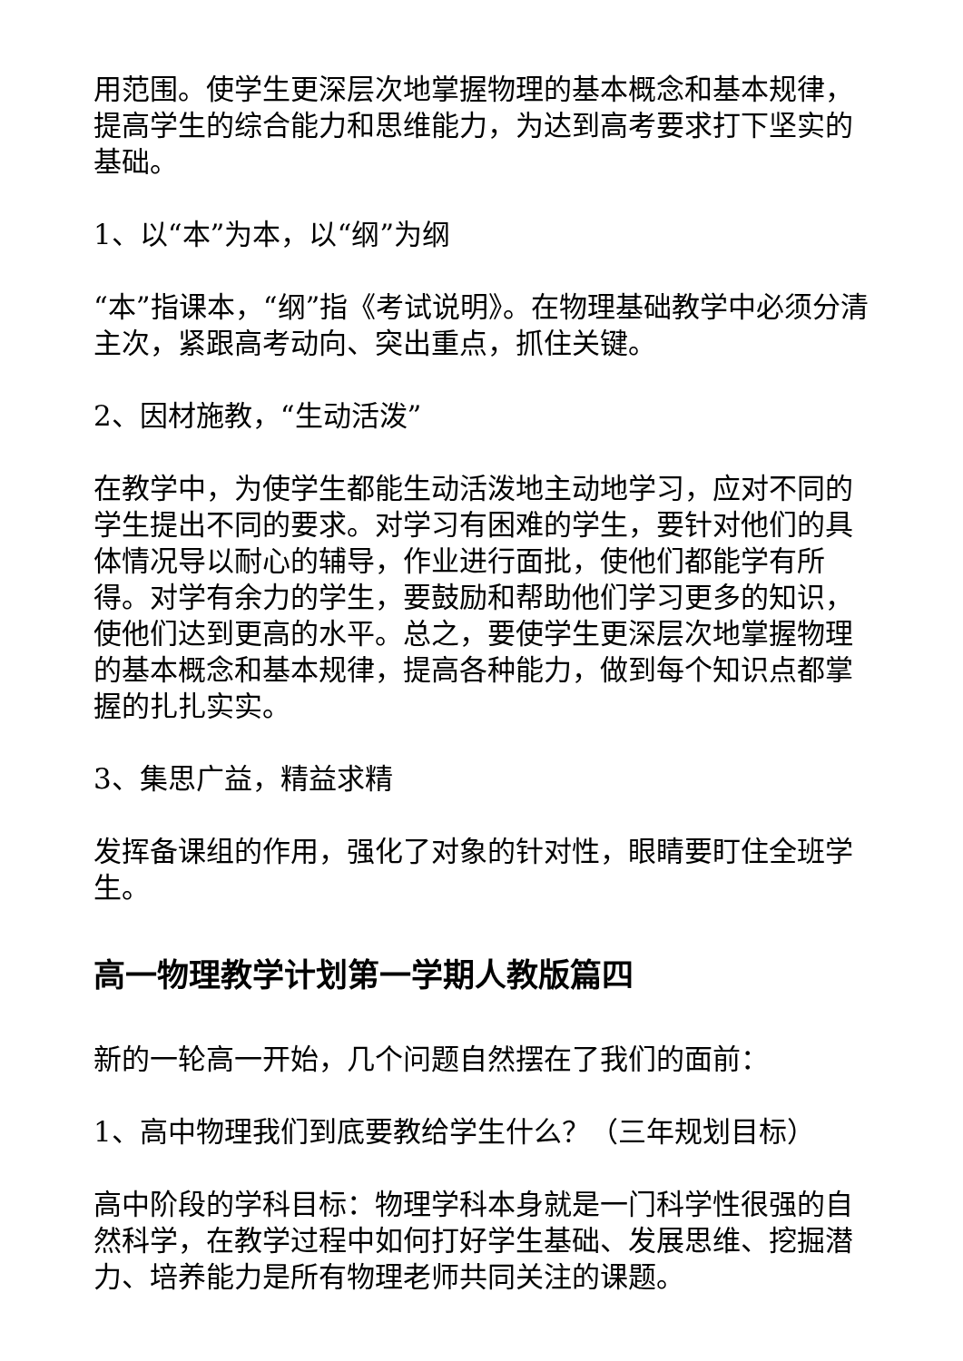用范围。使学生更深层次地掌握物理的基本概念和基本规律，提高学生的综合能力和思维能力，为达到高考要求打下坚实的基础。
1、以“本”为本，以“纲”为纲
“本”指课本，“纲”指《考试说明》。在物理基础教学中必须分清主次，紧跟高考动向、突出重点，抓住关键。
2、因材施教，“生动活泼”
在教学中，为使学生都能生动活泼地主动地学习，应对不同的学生提出不同的要求。对学习有困难的学生，要针对他们的具体情况导以耐心的辅导，作业进行面批，使他们都能学有所得。对学有余力的学生，要鼓励和帮助他们学习更多的知识，使他们达到更高的水平。总之，要使学生更深层次地掌握物理的基本概念和基本规律，提高各种能力，做到每个知识点都掌握的扎扎实实。
3、集思广益，精益求精
发挥备课组的作用，强化了对象的针对性，眼睛要盯住全班学生。
高一物理教学计划第一学期人教版篇四
新的一轮高一开始，几个问题自然摆在了我们的面前：
1、高中物理我们到底要教给学生什么？（三年规划目标）
高中阶段的学科目标：物理学科本身就是一门科学性很强的自然科学，在教学过程中如何打好学生基础、发展思维、挖掘潜力、培养能力是所有物理老师共同关注的课题。